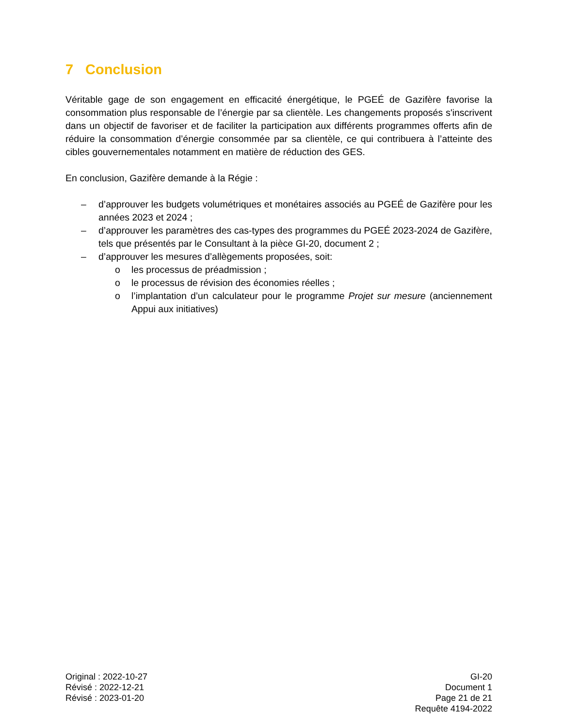7 Conclusion
Véritable gage de son engagement en efficacité énergétique, le PGEÉ de Gazifère favorise la consommation plus responsable de l’énergie par sa clientèle. Les changements proposés s'inscrivent dans un objectif de favoriser et de faciliter la participation aux différents programmes offerts afin de réduire la consommation d’énergie consommée par sa clientèle, ce qui contribuera à l’atteinte des cibles gouvernementales notamment en matière de réduction des GES.
En conclusion, Gazifère demande à la Régie :
– d’approuver les budgets volumétriques et monétaires associés au PGEÉ de Gazifère pour les années 2023 et 2024 ;
– d’approuver les paramètres des cas-types des programmes du PGEÉ 2023-2024 de Gazifère, tels que présentés par le Consultant à la pièce GI-20, document 2 ;
– d’approuver les mesures d’allègements proposées, soit:
o les processus de préadmission ;
o le processus de révision des économies réelles ;
o l’implantation d’un calculateur pour le programme Projet sur mesure (anciennement Appui aux initiatives)
Original : 2022-10-27
Révisé : 2022-12-21
Révisé : 2023-01-20
GI-20
Document 1
Page 21 de 21
Requête 4194-2022